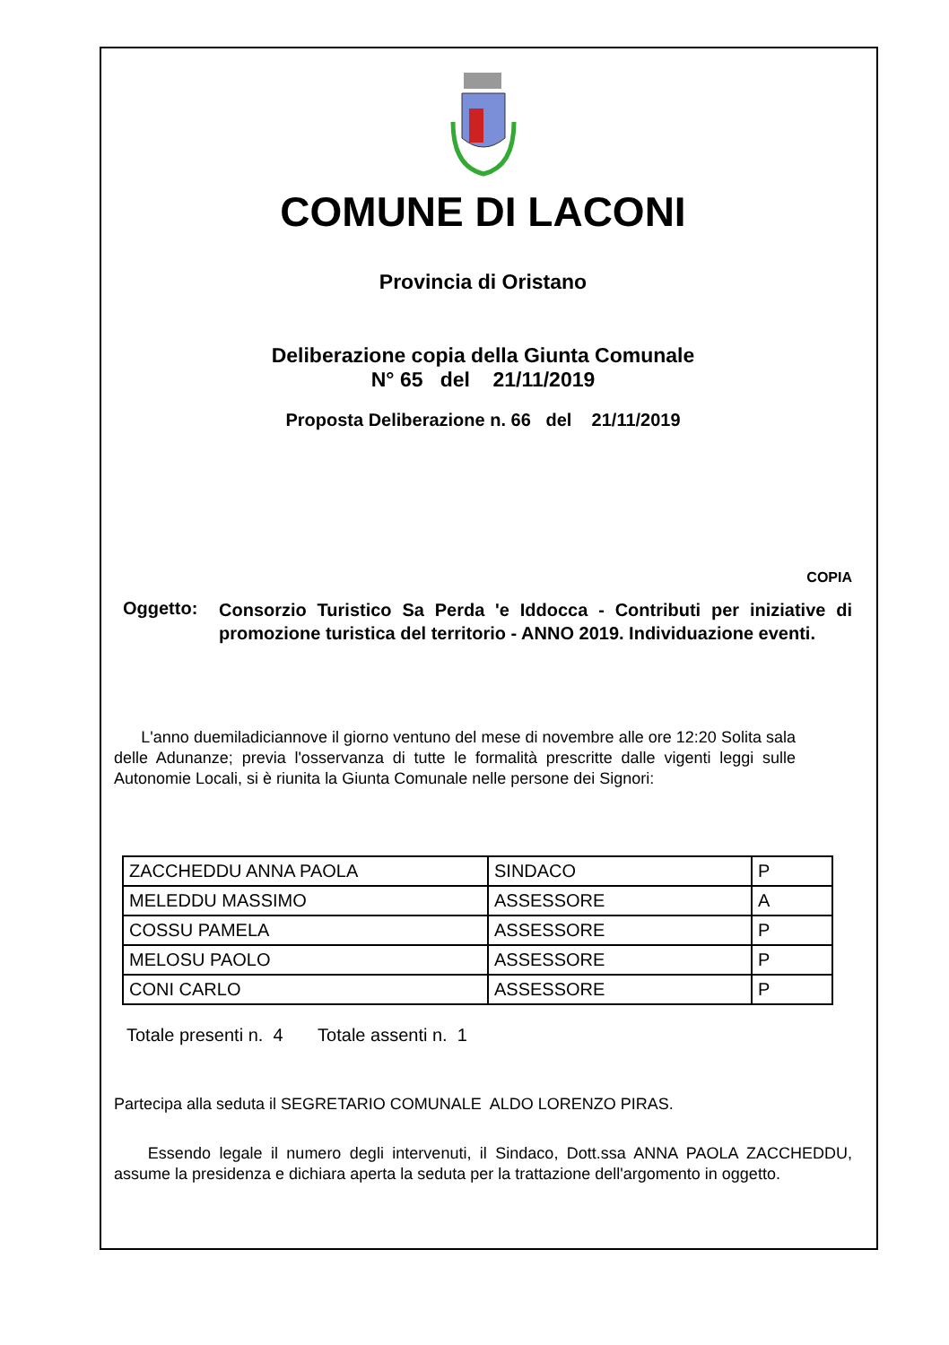COMUNE DI LACONI
Provincia di Oristano
Deliberazione copia della Giunta Comunale
N° 65 del 21/11/2019
Proposta Deliberazione n. 66 del 21/11/2019
COPIA
Oggetto:
Consorzio Turistico Sa Perda 'e Iddocca - Contributi per iniziative di promozione turistica del territorio - ANNO 2019. Individuazione eventi.
L'anno duemiladiciannove il giorno ventuno del mese di novembre alle ore 12:20 Solita sala delle Adunanze; previa l'osservanza di tutte le formalità prescritte dalle vigenti leggi sulle Autonomie Locali, si è riunita la Giunta Comunale nelle persone dei Signori:
| ZACCHEDDU ANNA PAOLA | SINDACO | P |
| MELEDDU MASSIMO | ASSESSORE | A |
| COSSU PAMELA | ASSESSORE | P |
| MELOSU PAOLO | ASSESSORE | P |
| CONI CARLO | ASSESSORE | P |
Totale presenti n. 4 Totale assenti n. 1
Partecipa alla seduta il SEGRETARIO COMUNALE ALDO LORENZO PIRAS.
Essendo legale il numero degli intervenuti, il Sindaco, Dott.ssa ANNA PAOLA ZACCHEDDU, assume la presidenza e dichiara aperta la seduta per la trattazione dell'argomento in oggetto.